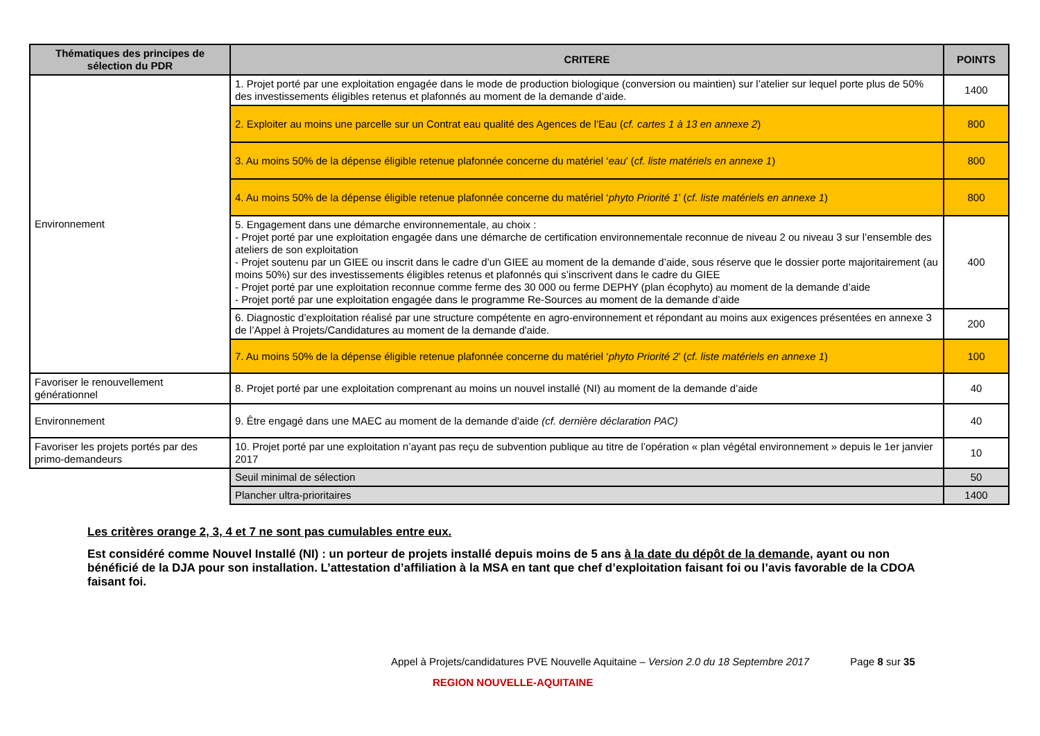| Thématiques des principes de sélection du PDR | CRITERE | POINTS |
| --- | --- | --- |
| Environnement | 1. Projet porté par une exploitation engagée dans le mode de production biologique (conversion ou maintien) sur l’atelier sur lequel porte plus de 50% des investissements éligibles retenus et plafonnés au moment de la demande d’aide. | 1400 |
| | 2. Exploiter au moins une parcelle sur un Contrat eau qualité des Agences de l'Eau ( cf. cartes 1 à 13 en annexe 2 ) | 800 |
| | 3. Au moins 50% de la dépense éligible retenue plafonnée concerne du matériel ‘ eau ’ ( cf. liste matériels en annexe 1 ) | 800 |
| | 4. Au moins 50% de la dépense éligible retenue plafonnée concerne du matériel ‘ phyto Priorité 1 ’ ( cf. liste matériels en annexe 1 ) | 800 |
| | 5. Engagement dans une démarche environnementale, au choix : - Projet porté par une exploitation engagée dans une démarche de certification environnementale reconnue de niveau 2 ou niveau 3 sur l’ensemble des ateliers de son exploitation - Projet soutenu par un GIEE ou inscrit dans le cadre d’un GIEE au moment de la demande d’aide, sous réserve que le dossier porte majoritairement (au moins 50%) sur des investissements éligibles retenus et plafonnés qui s’inscrivent dans le cadre du GIEE - Projet porté par une exploitation reconnue comme ferme des 30 000 ou ferme DEPHY (plan écophyto) au moment de la demande d’aide - Projet porté par une exploitation engagée dans le programme Re-Sources au moment de la demande d’aide | 400 |
| | 6. Diagnostic d’exploitation réalisé par une structure compétente en agro-environnement et répondant au moins aux exigences présentées en annexe 3 de l’Appel à Projets/Candidatures au moment de la demande d'aide. | 200 |
| | 7. Au moins 50% de la dépense éligible retenue plafonnée concerne du matériel ‘ phyto Priorité 2 ’ ( cf. liste matériels en annexe 1 ) | 100 |
| Favoriser le renouvellement générationnel | 8. Projet porté par une exploitation comprenant au moins un nouvel installé (NI) au moment de la demande d’aide | 40 |
| Environnement | 9. Être engagé dans une MAEC au moment de la demande d'aide (cf. dernière déclaration PAC) | 40 |
| Favoriser les projets portés par des primo-demandeurs | 10. Projet porté par une exploitation n’ayant pas reçu de subvention publique au titre de l’opération « plan végétal environnement » depuis le 1er janvier 2017 | 10 |
| | Seuil minimal de sélection | 50 |
| | Plancher ultra-prioritaires | 1400 |
Les critères orange 2, 3, 4 et 7 ne sont pas cumulables entre eux.
Est considéré comme Nouvel Installé (NI) : un porteur de projets installé depuis moins de 5 ans à la date du dépôt de la demande, ayant ou non bénéficié de la DJA pour son installation. L’attestation d’affiliation à la MSA en tant que chef d’exploitation faisant foi ou l’avis favorable de la CDOA faisant foi.
Appel à Projets/candidatures PVE Nouvelle Aquitaine – Version 2.0 du 18 Septembre 2017 Page 8 sur 35
REGION NOUVELLE-AQUITAINE